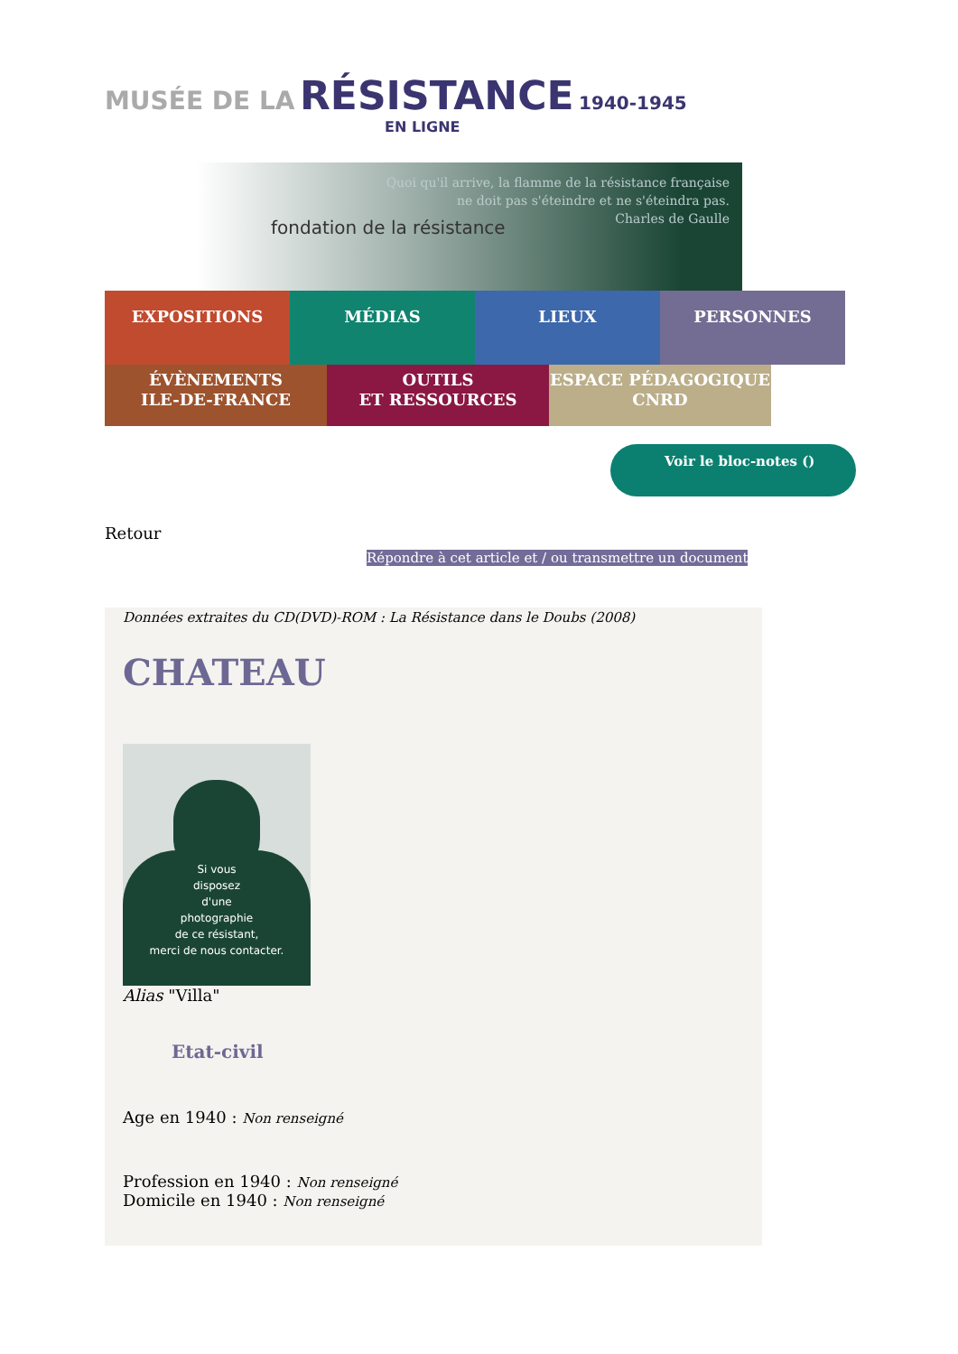MUSÉE DE LA RÉSISTANCE 1940-1945
EN LIGNE
Quoi qu'il arrive, la flamme de la résistance française
ne doit pas s'éteindre et ne s'éteindra pas.
Charles de Gaulle
fondation de la résistance
EXPOSITIONS MÉDIAS LIEUX PERSONNES
ÉVÈNEMENTS
ILE-DE-FRANCE
OUTILS
ET RESSOURCES
ESPACE PÉDAGOGIQUE
CNRD
Voir le bloc-notes ()
Retour
Répondre à cet article et / ou transmettre un document
Données extraites du CD(DVD)-ROM : La Résistance dans le Doubs (2008)
CHATEAU
Si vous
disposez
d'une
photographie
de ce résistant,
merci de nous contacter.
Alias "Villa"
Etat-civil
Age en 1940 : Non renseigné
Profession en 1940 : Non renseigné
Domicile en 1940 : Non renseigné